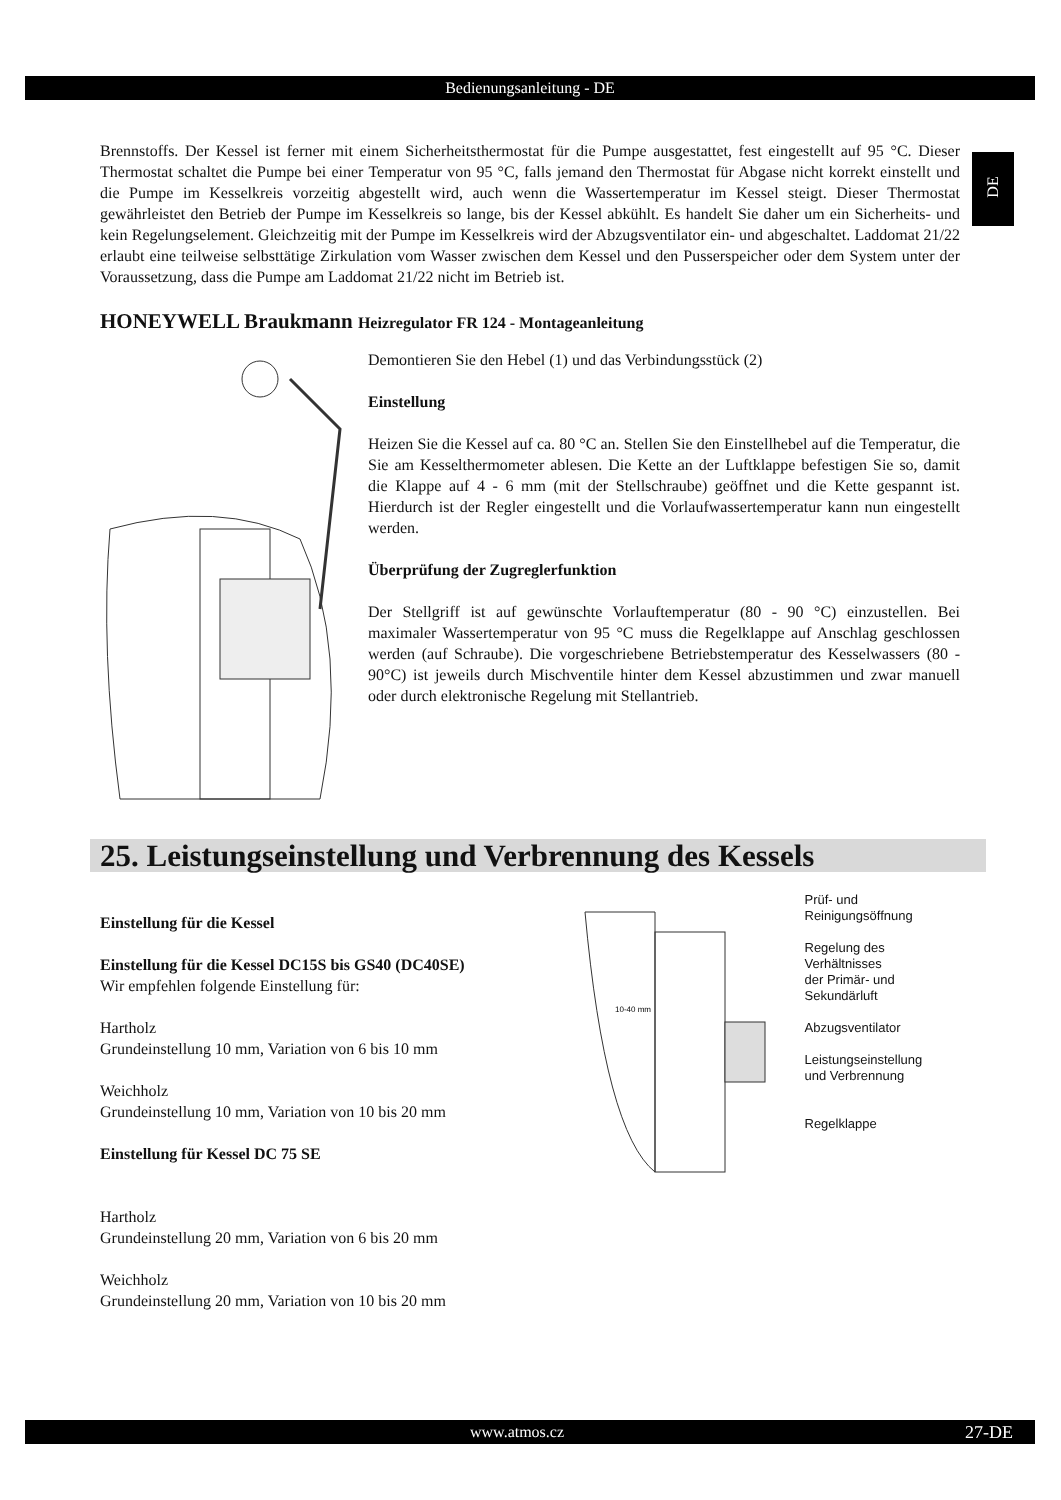Bedienungsanleitung - DE
DE
Brennstoffs. Der Kessel ist ferner mit einem Sicherheitsthermostat für die Pumpe ausgestattet, fest eingestellt auf 95 °C. Dieser Thermostat schaltet die Pumpe bei einer Temperatur von 95 °C, falls jemand den Thermostat für Abgase nicht korrekt einstellt und die Pumpe im Kesselkreis vorzeitig abgestellt wird, auch wenn die Wassertemperatur im Kessel steigt. Dieser Thermostat gewährleistet den Betrieb der Pumpe im Kesselkreis so lange, bis der Kessel abkühlt. Es handelt Sie daher um ein Sicherheits- und kein Regelungselement. Gleichzeitig mit der Pumpe im Kesselkreis wird der Abzugsventilator ein- und abgeschaltet. Laddomat 21/22 erlaubt eine teilweise selbsttätige Zirkulation vom Wasser zwischen dem Kessel und den Pusserspeicher oder dem System unter der Voraussetzung, dass die Pumpe am Laddomat 21/22 nicht im Betrieb ist.
HONEYWELL Braukmann Heizregulator FR 124 - Montageanleitung
Demontieren Sie den Hebel (1) und das Verbindungsstück (2)
Einstellung
Heizen Sie die Kessel auf ca. 80 °C an. Stellen Sie den Einstellhebel auf die Temperatur, die Sie am Kesselthermometer ablesen. Die Kette an der Luftklappe befestigen Sie so, damit die Klappe auf 4 - 6 mm (mit der Stellschraube) geöffnet und die Kette gespannt ist. Hierdurch ist der Regler eingestellt und die Vorlaufwassertemperatur kann nun eingestellt werden.
Überprüfung der Zugreglerfunktion
Der Stellgriff ist auf gewünschte Vorlauftemperatur (80 - 90 °C) einzustellen. Bei maximaler Wassertemperatur von 95 °C muss die Regelklappe auf Anschlag geschlossen werden (auf Schraube). Die vorgeschriebene Betriebstemperatur des Kesselwassers (80 - 90°C) ist jeweils durch Mischventile hinter dem Kessel abzustimmen und zwar manuell oder durch elektronische Regelung mit Stellantrieb.
25. Leistungseinstellung und Verbrennung des Kessels
Einstellung für die Kessel
Einstellung für die Kessel DC15S bis GS40 (DC40SE)
Wir empfehlen folgende Einstellung für:
Hartholz
Grundeinstellung 10 mm, Variation von 6 bis 10 mm
Weichholz
Grundeinstellung 10 mm, Variation von 10 bis 20 mm
Einstellung für Kessel DC 75 SE
Hartholz
Grundeinstellung 20 mm, Variation von 6 bis 20 mm
Weichholz
Grundeinstellung 20 mm, Variation von 10 bis 20 mm
10-40 mm
Prüf- und
Reinigungsöffnung
Regelung des Verhältnisses
der Primär- und
Sekundärluft
Abzugsventilator
Leistungseinstellung
und Verbrennung
Regelklappe
www.atmos.cz 27-DE